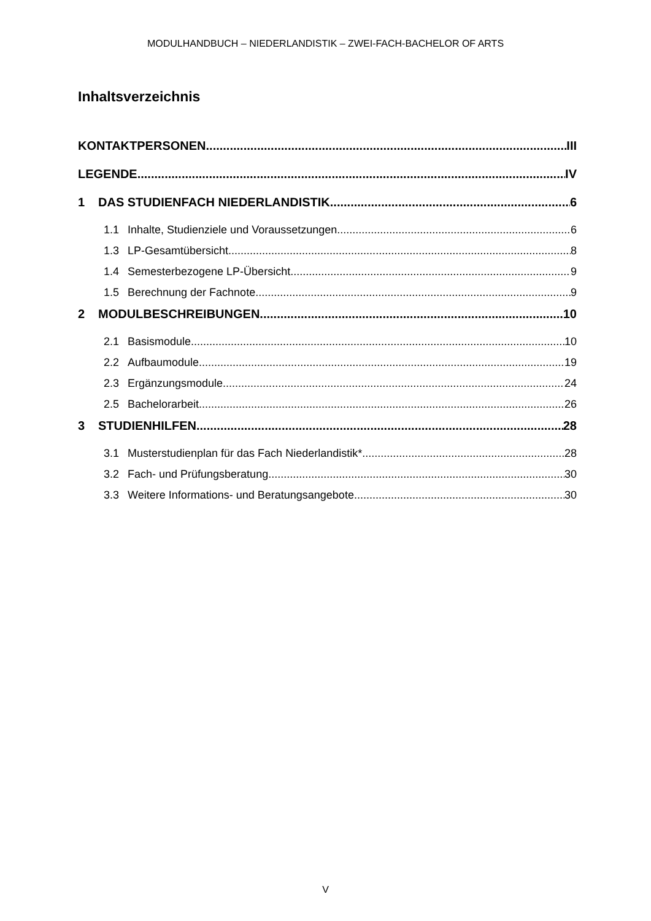MODULHANDBUCH – NIEDERLANDISTIK – ZWEI-FACH-BACHELOR OF ARTS
Inhaltsverzeichnis
KONTAKTPERSONEN III
LEGENDE IV
1 DAS STUDIENFACH NIEDERLANDISTIK 6
1.1 Inhalte, Studienziele und Voraussetzungen 6
1.3 LP-Gesamtübersicht 8
1.4 Semesterbezogene LP-Übersicht 9
1.5 Berechnung der Fachnote 9
2 MODULBESCHREIBUNGEN 10
2.1 Basismodule 10
2.2 Aufbaumodule 19
2.3 Ergänzungsmodule 24
2.5 Bachelorarbeit 26
3 STUDIENHILFEN 28
3.1 Musterstudienplan für das Fach Niederlandistik* 28
3.2 Fach- und Prüfungsberatung 30
3.3 Weitere Informations- und Beratungsangebote 30
V